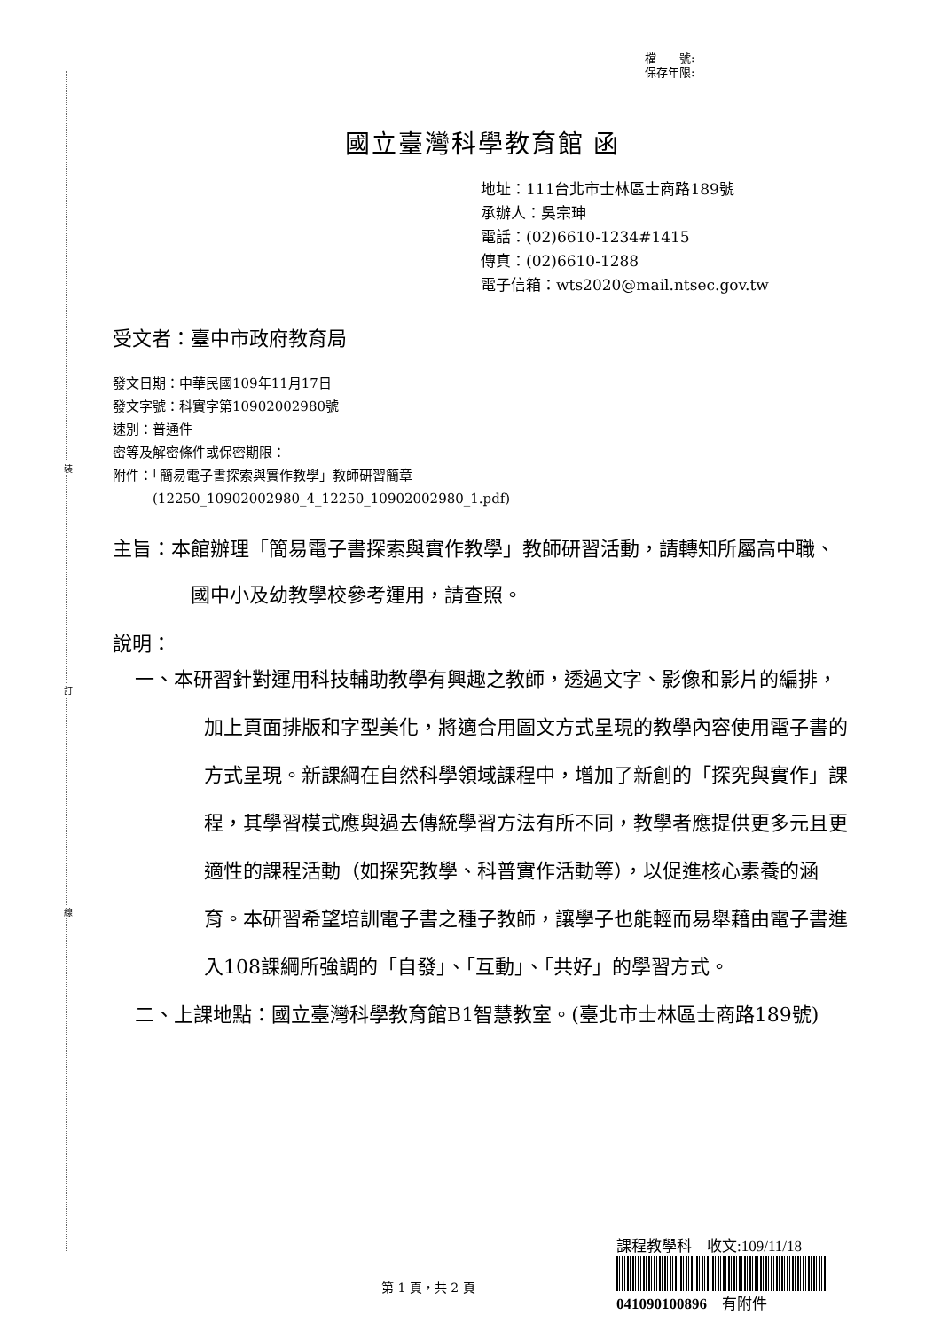裝
訂
線
檔　　號:
保存年限:
國立臺灣科學教育館 函
地址：111台北市士林區士商路189號
承辦人：吳宗珅
電話：(02)6610-1234#1415
傳真：(02)6610-1288
電子信箱：wts2020@mail.ntsec.gov.tw
受文者：臺中市政府教育局
發文日期：中華民國109年11月17日
發文字號：科實字第10902002980號
速別：普通件
密等及解密條件或保密期限：
附件：「簡易電子書探索與實作教學」教師研習簡章
　　　(12250_10902002980_4_12250_10902002980_1.pdf)
主旨：本館辦理「簡易電子書探索與實作教學」教師研習活動，請轉知所屬高中職、國中小及幼教學校參考運用，請查照。
說明：
一、本研習針對運用科技輔助教學有興趣之教師，透過文字、影像和影片的編排，加上頁面排版和字型美化，將適合用圖文方式呈現的教學內容使用電子書的方式呈現。新課綱在自然科學領域課程中，增加了新創的「探究與實作」課程，其學習模式應與過去傳統學習方法有所不同，教學者應提供更多元且更適性的課程活動（如探究教學、科普實作活動等），以促進核心素養的涵育。本研習希望培訓電子書之種子教師，讓學子也能輕而易舉藉由電子書進入108課綱所強調的「自發」、「互動」、「共好」的學習方式。
二、上課地點：國立臺灣科學教育館B1智慧教室。(臺北市士林區士商路189號)
課程教學科　收文:109/11/18
041090100896　有附件
第 1 頁，共 2 頁